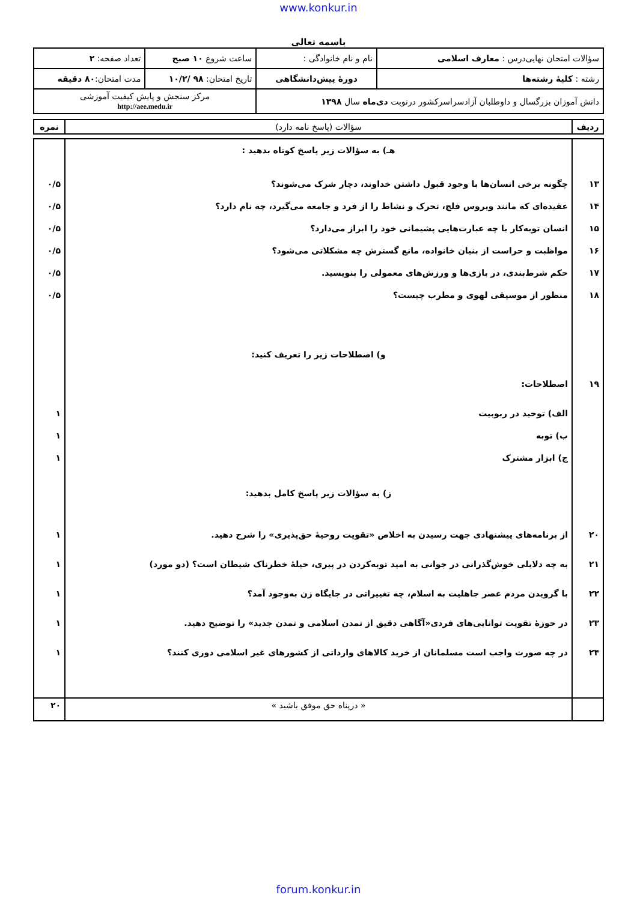www.konkur.in
باسمه تعالی
| سؤالات امتحان نهایی‌درس : معارف اسلامی | نام و نام خانوادگی : | ساعت شروع ۱۰ صبح | تعداد صفحه: ۲ |
| رشته : کلیهٔ رشته‌ها | دورهٔ پیش‌دانشگاهی | تاریخ امتحان: ۹۸ /۱۰/۲ | مدت امتحان: ۸۰ دقیقه |
| دانش آموزان بزرگسال و داوطلبان آزادسراسرکشور درنوبت دی‌ماه سال ۱۳۹۸ | | مرکز سنجش و پایش کیفیت آموزشی http://aee.medu.ir | |
| ردیف | سؤالات (پاسخ نامه دارد) | نمره |
| --- | --- | --- |
| | هـ) به سؤالات زیر پاسخ کوتاه بدهید : | |
| ۱۳ | چگونه برخی انسان‌ها با وجود قبول داشتن خداوند، دچار شرک می‌شوند؟ | ۰/۵ |
| ۱۴ | عقیده‌ای که مانند ویروس فلج، تحرک و نشاط را از فرد و جامعه می‌گیرد، چه نام دارد؟ | ۰/۵ |
| ۱۵ | انسان توبه‌کار با چه عبارت‌هایی پشیمانی خود را ابراز می‌دارد؟ | ۰/۵ |
| ۱۶ | مواظبت و حراست از بنیان خانواده، مانع گسترش چه مشکلاتی می‌شود؟ | ۰/۵ |
| ۱۷ | حکم شرط‌بندی، در بازی‌ها و ورزش‌های معمولی را بنویسید. | ۰/۵ |
| ۱۸ | منظور از موسیقی لهوی و مطرب چیست؟ | ۰/۵ |
| | و) اصطلاحات زیر را تعریف کنید: | |
| ۱۹ | اصطلاحات: | |
| | الف) توحید در ربوبیت | ۱ |
| | ب) توبه | ۱ |
| | ج) ابزار مشترک | ۱ |
| | ز) به سؤالات زیر پاسخ کامل بدهید: | |
| ۲۰ | از برنامه‌های پیشنهادی جهت رسیدن به اخلاص «تقویت روحیهٔ حق‌پذیری» را شرح دهید. | ۱ |
| ۲۱ | به چه دلایلی خوش‌گذرانی در جوانی به امید توبه‌کردن در پیری، حیلهٔ خطرناک شیطان است؟ (دو مورد) | ۱ |
| ۲۲ | با گرویدن مردم عصر جاهلیت به اسلام، چه تغییراتی در جایگاه زن به‌وجود آمد؟ | ۱ |
| ۲۳ | در حوزهٔ تقویت توانایی‌های فردی«آگاهی دقیق از تمدن اسلامی و تمدن جدید» را توضیح دهید. | ۱ |
| ۲۴ | در چه صورت واجب است مسلمانان از خرید کالاهای وارداتی از کشورهای غیر اسلامی دوری کنند؟ | ۱ |
| | « درپناه حق موفق باشید » | ۲۰ |
forum.konkur.in